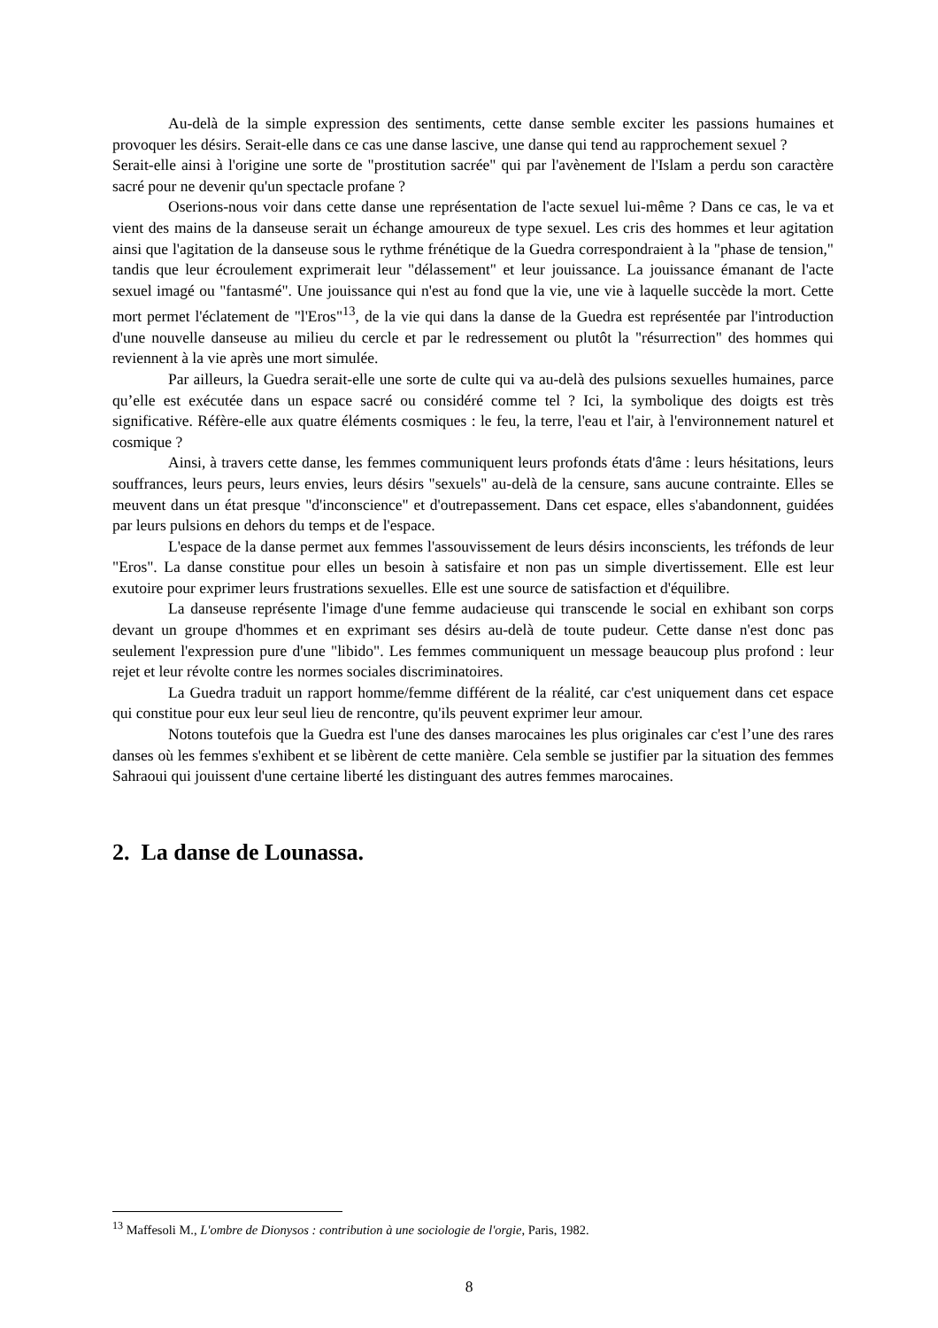Au-delà de la simple expression des sentiments, cette danse semble exciter les passions humaines et provoquer les désirs. Serait-elle dans ce cas une danse lascive, une danse qui tend au rapprochement sexuel ?
Serait-elle ainsi à l'origine une sorte de "prostitution sacrée" qui par l'avènement de l'Islam a perdu son caractère sacré pour ne devenir qu'un spectacle profane ?
Oserions-nous voir dans cette danse une représentation de l'acte sexuel lui-même ? Dans ce cas, le va et vient des mains de la danseuse serait un échange amoureux de type sexuel. Les cris des hommes et leur agitation ainsi que l'agitation de la danseuse sous le rythme frénétique de la Guedra correspondraient à la "phase de tension," tandis que leur écroulement exprimerait leur "délassement" et leur jouissance. La jouissance émanant de l'acte sexuel imagé ou "fantasmé". Une jouissance qui n'est au fond que la vie, une vie à laquelle succède la mort. Cette mort permet l'éclatement de "l'Eros"<sup>13</sup>, de la vie qui dans la danse de la Guedra est représentée par l'introduction d'une nouvelle danseuse au milieu du cercle et par le redressement ou plutôt la "résurrection" des hommes qui reviennent à la vie après une mort simulée.
Par ailleurs, la Guedra serait-elle une sorte de culte qui va au-delà des pulsions sexuelles humaines, parce qu’elle est exécutée dans un espace sacré ou considéré comme tel ? Ici, la symbolique des doigts est très significative. Réfère-elle aux quatre éléments cosmiques : le feu, la terre, l'eau et l'air, à l'environnement naturel et cosmique ?
Ainsi, à travers cette danse, les femmes communiquent leurs profonds états d'âme : leurs hésitations, leurs souffrances, leurs peurs, leurs envies, leurs désirs "sexuels" au-delà de la censure, sans aucune contrainte. Elles se meuvent dans un état presque "d'inconscience" et d'outrepassement. Dans cet espace, elles s'abandonnent, guidées par leurs pulsions en dehors du temps et de l'espace.
L'espace de la danse permet aux femmes l'assouvissement de leurs désirs inconscients, les tréfonds de leur "Eros". La danse constitue pour elles un besoin à satisfaire et non pas un simple divertissement. Elle est leur exutoire pour exprimer leurs frustrations sexuelles. Elle est une source de satisfaction et d'équilibre.
La danseuse représente l'image d'une femme audacieuse qui transcende le social en exhibant son corps devant un groupe d'hommes et en exprimant ses désirs au-delà de toute pudeur. Cette danse n'est donc pas seulement l'expression pure d'une "libido". Les femmes communiquent un message beaucoup plus profond : leur rejet et leur révolte contre les normes sociales discriminatoires.
La Guedra traduit un rapport homme/femme différent de la réalité, car c'est uniquement dans cet espace qui constitue pour eux leur seul lieu de rencontre, qu'ils peuvent exprimer leur amour.
Notons toutefois que la Guedra est l'une des danses marocaines les plus originales car c'est l’une des rares danses où les femmes s'exhibent et se libèrent de cette manière. Cela semble se justifier par la situation des femmes Sahraoui qui jouissent d'une certaine liberté les distinguant des autres femmes marocaines.
2. La danse de Lounassa.
<sup>13</sup> Maffesoli M., L'ombre de Dionysos : contribution à une sociologie de l'orgie, Paris, 1982.
8